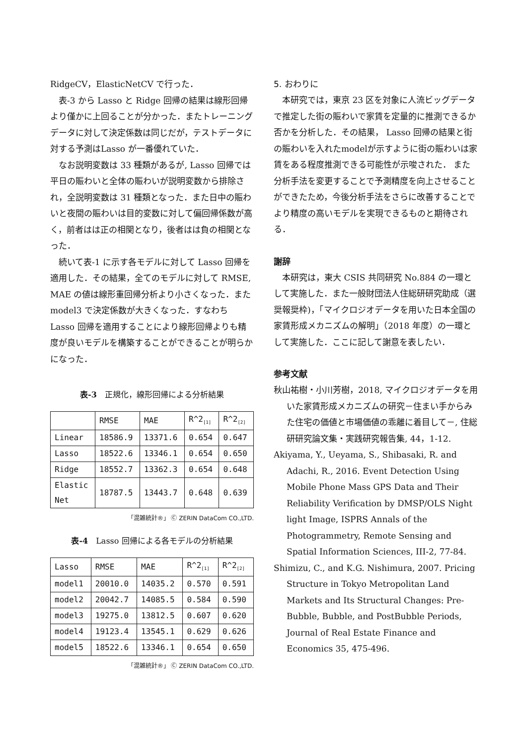RidgeCV，ElasticNetCV で行った．
表-3 から Lasso と Ridge 回帰の結果は線形回帰より僅かに上回ることが分かった．またトレーニングデータに対して決定係数は同じだが，テストデータに対する予測はLasso が一番優れていた．
なお説明変数は 33 種類があるが, Lasso 回帰では平日の賑わいと全体の賑わいが説明変数から排除され，全説明変数は 31 種類となった．また日中の賑わいと夜間の賑わいは目的変数に対して偏回帰係数が高く，前者はは正の相関となり，後者はは負の相関となった．
続いて表-1 に示す各モデルに対して Lasso 回帰を適用した．その結果，全てのモデルに対して RMSE, MAE の値は線形重回帰分析より小さくなった．また model3 で決定係数が大きくなった．すなわち Lasso 回帰を適用することにより線形回帰よりも精度が良いモデルを構築することができることが明らかになった．
表-3　正規化，線形回帰による分析結果
| | RMSE | MAE | R^2<sub>[1]</sub> | R^2<sub>[2]</sub> |
| Linear | 18586.9 | 13371.6 | 0.654 | 0.647 |
| Lasso | 18522.6 | 13346.1 | 0.654 | 0.650 |
| Ridge | 18552.7 | 13362.3 | 0.654 | 0.648 |
| Elastic Net | 18787.5 | 13443.7 | 0.648 | 0.639 |
「混雑統計®」 Ⓒ ZERIN DataCom CO.,LTD.
表-4　Lasso 回帰による各モデルの分析結果
| Lasso | RMSE | MAE | R^2<sub>[1]</sub> | R^2<sub>[2]</sub> |
| model1 | 20010.0 | 14035.2 | 0.570 | 0.591 |
| model2 | 20042.7 | 14085.5 | 0.584 | 0.590 |
| model3 | 19275.0 | 13812.5 | 0.607 | 0.620 |
| model4 | 19123.4 | 13545.1 | 0.629 | 0.626 |
| model5 | 18522.6 | 13346.1 | 0.654 | 0.650 |
「混雑統計®」 Ⓒ ZERIN DataCom CO.,LTD.
5. おわりに
本研究では，東京 23 区を対象に人流ビッグデータで推定した街の賑わいで家賃を定量的に推測できるか否かを分析した．その結果， Lasso 回帰の結果と街の賑わいを入れたmodelが示すように街の賑わいは家賃をある程度推測できる可能性が示唆された． また分析手法を変更することで予測精度を向上させることができたため，今後分析手法をさらに改善することでより精度の高いモデルを実現できるものと期待される．
謝辞
本研究は，東大 CSIS 共同研究 No.884 の一環として実施した．また一般財団法人住総研研究助成（選奨報奨枠)，「マイクロジオデータを用いた日本全国の家賃形成メカニズムの解明」（2018 年度）の一環として実施した．ここに記して謝意を表したい．
参考文献
秋山祐樹・小川芳樹，2018, マイクロジオデータを用いた家賃形成メカニズムの研究－住まい手からみた住宅の価値と市場価値の乖離に着目して－, 住総研研究論文集・実践研究報告集, 44，1-12.
Akiyama, Y., Ueyama, S., Shibasaki, R. and Adachi, R., 2016. Event Detection Using Mobile Phone Mass GPS Data and Their Reliability Verification by DMSP/OLS Night light Image, ISPRS Annals of the Photogrammetry, Remote Sensing and Spatial Information Sciences, III-2, 77-84.
Shimizu, C., and K.G. Nishimura, 2007. Pricing Structure in Tokyo Metropolitan Land Markets and Its Structural Changes: Pre-Bubble, Bubble, and PostBubble Periods, Journal of Real Estate Finance and Economics 35, 475-496.